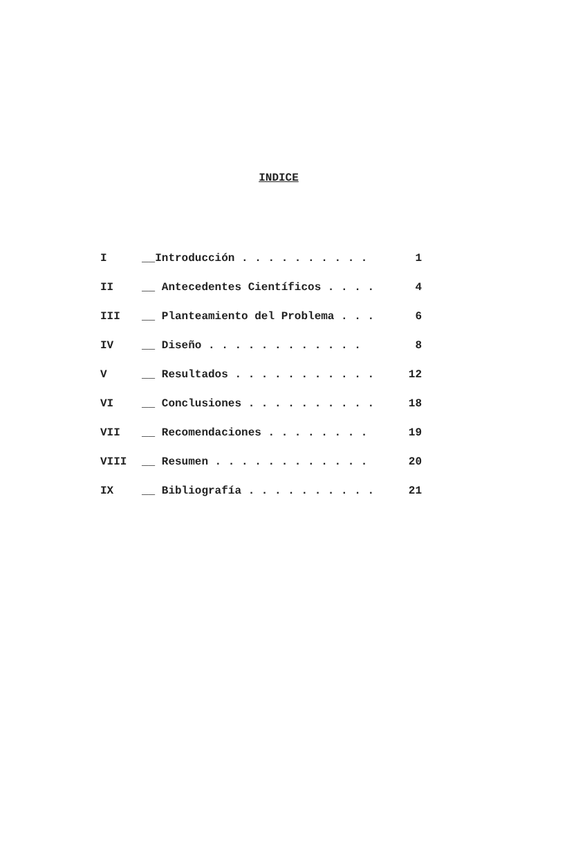INDICE
| I | __Introducción . . . . . . . . . . | 1 |
| II | __ Antecedentes Científicos . . . . | 4 |
| III | __ Planteamiento del Problema . . . | 6 |
| IV | __ Diseño . . . . . . . . . . . . | 8 |
| V | __ Resultados . . . . . . . . . . . | 12 |
| VI | __ Conclusiones . . . . . . . . . . | 18 |
| VII | __ Recomendaciones . . . . . . . . | 19 |
| VIII | __ Resumen . . . . . . . . . . . . | 20 |
| IX | __ Bibliografía . . . . . . . . . . | 21 |